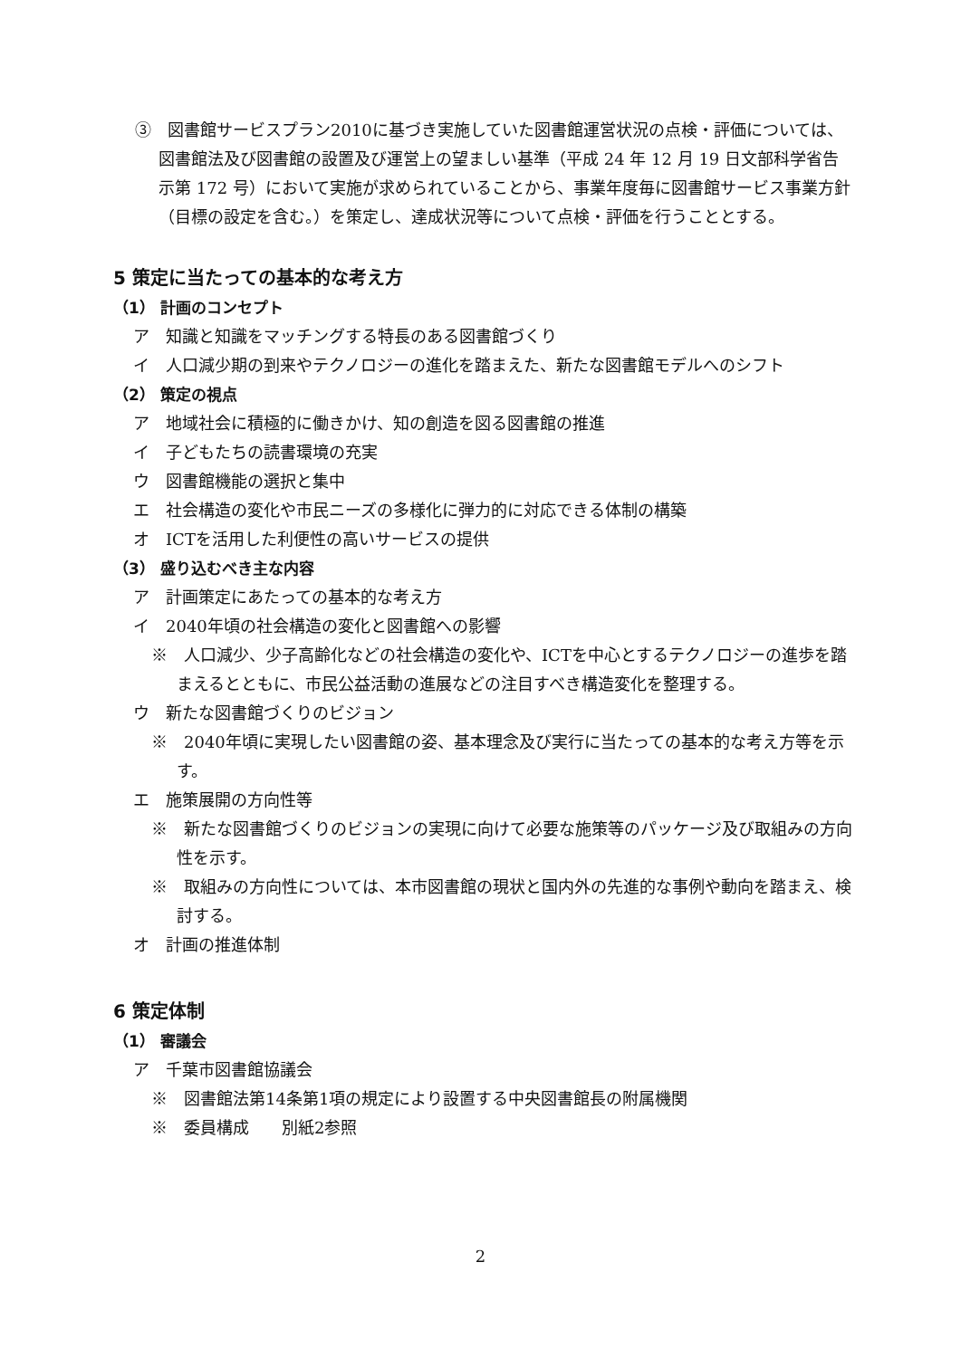③　図書館サービスプラン2010に基づき実施していた図書館運営状況の点検・評価については、図書館法及び図書館の設置及び運営上の望ましい基準（平成 24 年 12 月 19 日文部科学省告示第 172 号）において実施が求められていることから、事業年度毎に図書館サービス事業方針（目標の設定を含む。）を策定し、達成状況等について点検・評価を行うこととする。
5 策定に当たっての基本的な考え方
（1） 計画のコンセプト
ア　知識と知識をマッチングする特長のある図書館づくり
イ　人口減少期の到来やテクノロジーの進化を踏まえた、新たな図書館モデルへのシフト
（2） 策定の視点
ア　地域社会に積極的に働きかけ、知の創造を図る図書館の推進
イ　子どもたちの読書環境の充実
ウ　図書館機能の選択と集中
エ　社会構造の変化や市民ニーズの多様化に弾力的に対応できる体制の構築
オ　ICTを活用した利便性の高いサービスの提供
（3） 盛り込むべき主な内容
ア　計画策定にあたっての基本的な考え方
イ　2040年頃の社会構造の変化と図書館への影響
※　人口減少、少子高齢化などの社会構造の変化や、ICTを中心とするテクノロジーの進歩を踏まえるとともに、市民公益活動の進展などの注目すべき構造変化を整理する。
ウ　新たな図書館づくりのビジョン
※　2040年頃に実現したい図書館の姿、基本理念及び実行に当たっての基本的な考え方等を示す。
エ　施策展開の方向性等
※　新たな図書館づくりのビジョンの実現に向けて必要な施策等のパッケージ及び取組みの方向性を示す。
※　取組みの方向性については、本市図書館の現状と国内外の先進的な事例や動向を踏まえ、検討する。
オ　計画の推進体制
6 策定体制
（1） 審議会
ア　千葉市図書館協議会
※　図書館法第14条第1項の規定により設置する中央図書館長の附属機関
※　委員構成　　別紙2参照
2